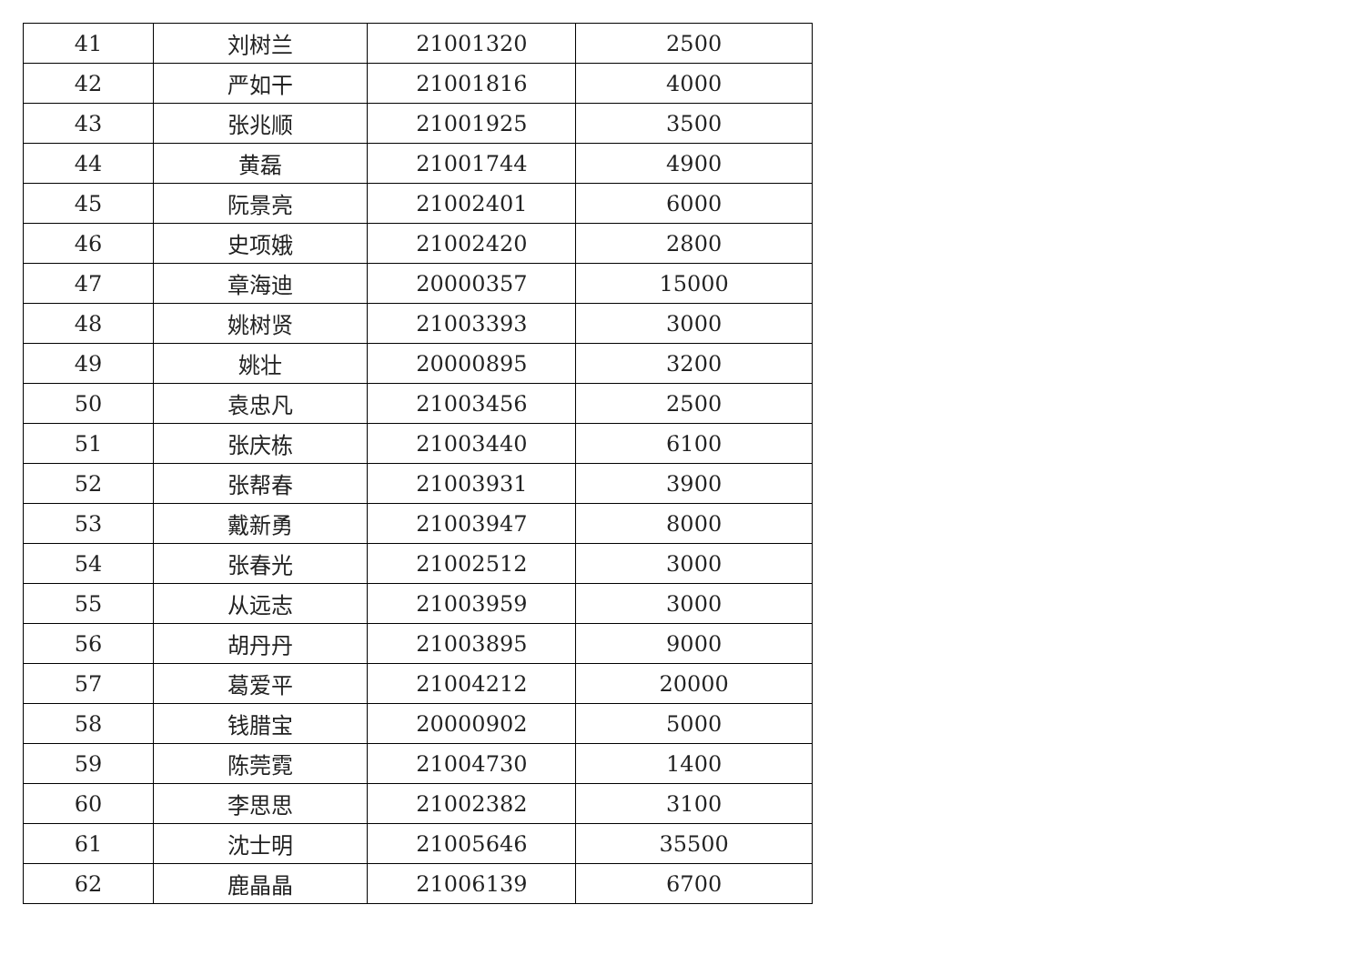| 41 | 刘树兰 | 21001320 | 2500 |
| 42 | 严如干 | 21001816 | 4000 |
| 43 | 张兆顺 | 21001925 | 3500 |
| 44 | 黄磊 | 21001744 | 4900 |
| 45 | 阮景亮 | 21002401 | 6000 |
| 46 | 史项娥 | 21002420 | 2800 |
| 47 | 章海迪 | 20000357 | 15000 |
| 48 | 姚树贤 | 21003393 | 3000 |
| 49 | 姚壮 | 20000895 | 3200 |
| 50 | 袁忠凡 | 21003456 | 2500 |
| 51 | 张庆栋 | 21003440 | 6100 |
| 52 | 张帮春 | 21003931 | 3900 |
| 53 | 戴新勇 | 21003947 | 8000 |
| 54 | 张春光 | 21002512 | 3000 |
| 55 | 从远志 | 21003959 | 3000 |
| 56 | 胡丹丹 | 21003895 | 9000 |
| 57 | 葛爱平 | 21004212 | 20000 |
| 58 | 钱腊宝 | 20000902 | 5000 |
| 59 | 陈莞霓 | 21004730 | 1400 |
| 60 | 李思思 | 21002382 | 3100 |
| 61 | 沈士明 | 21005646 | 35500 |
| 62 | 鹿晶晶 | 21006139 | 6700 |